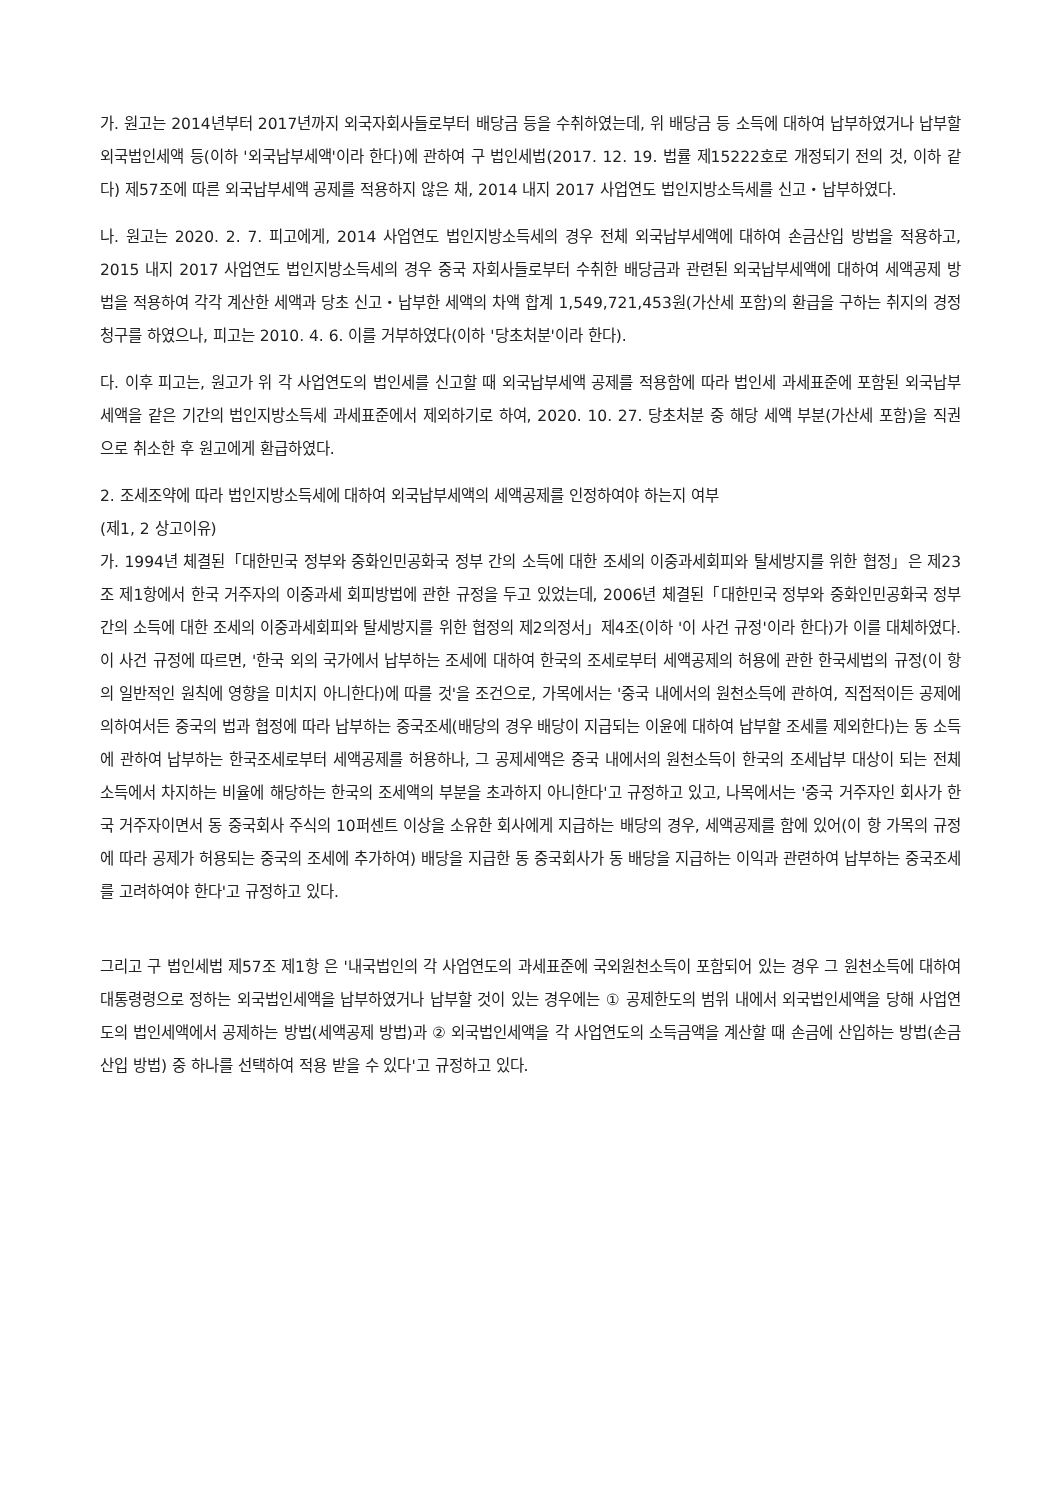가. 원고는 2014년부터 2017년까지 외국자회사들로부터 배당금 등을 수취하였는데, 위 배당금 등 소득에 대하여 납부하였거나 납부할 외국법인세액 등(이하 '외국납부세액'이라 한다)에 관하여 구 법인세법(2017. 12. 19. 법률 제15222호로 개정되기 전의 것, 이하 같다) 제57조에 따른 외국납부세액 공제를 적용하지 않은 채, 2014 내지 2017 사업연도 법인지방소득세를 신고・납부하였다.
나. 원고는 2020. 2. 7. 피고에게, 2014 사업연도 법인지방소득세의 경우 전체 외국납부세액에 대하여 손금산입 방법을 적용하고, 2015 내지 2017 사업연도 법인지방소득세의 경우 중국 자회사들로부터 수취한 배당금과 관련된 외국납부세액에 대하여 세액공제 방법을 적용하여 각각 계산한 세액과 당초 신고・납부한 세액의 차액 합계 1,549,721,453원(가산세 포함)의 환급을 구하는 취지의 경정청구를 하였으나, 피고는 2010. 4. 6. 이를 거부하였다(이하 '당초처분'이라 한다).
다. 이후 피고는, 원고가 위 각 사업연도의 법인세를 신고할 때 외국납부세액 공제를 적용함에 따라 법인세 과세표준에 포함된 외국납부세액을 같은 기간의 법인지방소득세 과세표준에서 제외하기로 하여, 2020. 10. 27. 당초처분 중 해당 세액 부분(가산세 포함)을 직권으로 취소한 후 원고에게 환급하였다.
2. 조세조약에 따라 법인지방소득세에 대하여 외국납부세액의 세액공제를 인정하여야 하는지 여부
(제1, 2 상고이유)
가. 1994년 체결된「대한민국 정부와 중화인민공화국 정부 간의 소득에 대한 조세의 이중과세회피와 탈세방지를 위한 협정」은 제23조 제1항에서 한국 거주자의 이중과세 회피방법에 관한 규정을 두고 있었는데, 2006년 체결된「대한민국 정부와 중화인민공화국 정부 간의 소득에 대한 조세의 이중과세회피와 탈세방지를 위한 협정의 제2의정서」제4조(이하 '이 사건 규정'이라 한다)가 이를 대체하였다. 이 사건 규정에 따르면, '한국 외의 국가에서 납부하는 조세에 대하여 한국의 조세로부터 세액공제의 허용에 관한 한국세법의 규정(이 항의 일반적인 원칙에 영향을 미치지 아니한다)에 따를 것'을 조건으로, 가목에서는 '중국 내에서의 원천소득에 관하여, 직접적이든 공제에 의하여서든 중국의 법과 협정에 따라 납부하는 중국조세(배당의 경우 배당이 지급되는 이윤에 대하여 납부할 조세를 제외한다)는 동 소득에 관하여 납부하는 한국조세로부터 세액공제를 허용하나, 그 공제세액은 중국 내에서의 원천소득이 한국의 조세납부 대상이 되는 전체소득에서 차지하는 비율에 해당하는 한국의 조세액의 부분을 초과하지 아니한다'고 규정하고 있고, 나목에서는 '중국 거주자인 회사가 한국 거주자이면서 동 중국회사 주식의 10퍼센트 이상을 소유한 회사에게 지급하는 배당의 경우, 세액공제를 함에 있어(이 항 가목의 규정에 따라 공제가 허용되는 중국의 조세에 추가하여) 배당을 지급한 동 중국회사가 동 배당을 지급하는 이익과 관련하여 납부하는 중국조세를 고려하여야 한다'고 규정하고 있다.
그리고 구 법인세법 제57조 제1항 은 '내국법인의 각 사업연도의 과세표준에 국외원천소득이 포함되어 있는 경우 그 원천소득에 대하여 대통령령으로 정하는 외국법인세액을 납부하였거나 납부할 것이 있는 경우에는 ① 공제한도의 범위 내에서 외국법인세액을 당해 사업연도의 법인세액에서 공제하는 방법(세액공제 방법)과 ② 외국법인세액을 각 사업연도의 소득금액을 계산할 때 손금에 산입하는 방법(손금산입 방법) 중 하나를 선택하여 적용 받을 수 있다'고 규정하고 있다.